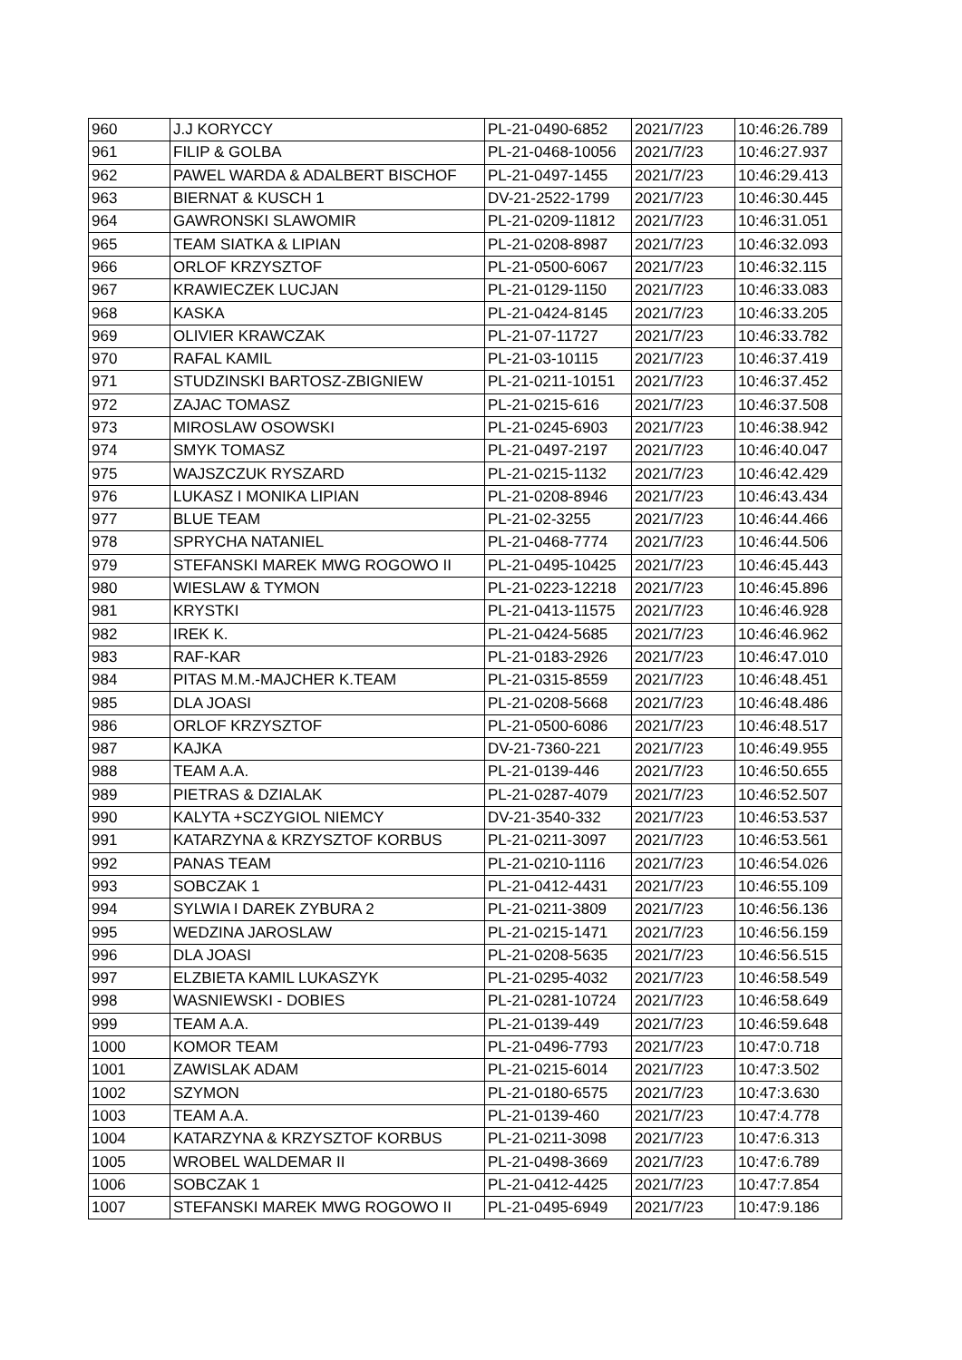| 960 | J.J KORYCCY | PL-21-0490-6852 | 2021/7/23 | 10:46:26.789 |
| 961 | FILIP & GOLBA | PL-21-0468-10056 | 2021/7/23 | 10:46:27.937 |
| 962 | PAWEL WARDA & ADALBERT BISCHOF | PL-21-0497-1455 | 2021/7/23 | 10:46:29.413 |
| 963 | BIERNAT & KUSCH 1 | DV-21-2522-1799 | 2021/7/23 | 10:46:30.445 |
| 964 | GAWRONSKI SLAWOMIR | PL-21-0209-11812 | 2021/7/23 | 10:46:31.051 |
| 965 | TEAM SIATKA & LIPIAN | PL-21-0208-8987 | 2021/7/23 | 10:46:32.093 |
| 966 | ORLOF KRZYSZTOF | PL-21-0500-6067 | 2021/7/23 | 10:46:32.115 |
| 967 | KRAWIECZEK LUCJAN | PL-21-0129-1150 | 2021/7/23 | 10:46:33.083 |
| 968 | KASKA | PL-21-0424-8145 | 2021/7/23 | 10:46:33.205 |
| 969 | OLIVIER KRAWCZAK | PL-21-07-11727 | 2021/7/23 | 10:46:33.782 |
| 970 | RAFAL KAMIL | PL-21-03-10115 | 2021/7/23 | 10:46:37.419 |
| 971 | STUDZINSKI BARTOSZ-ZBIGNIEW | PL-21-0211-10151 | 2021/7/23 | 10:46:37.452 |
| 972 | ZAJAC TOMASZ | PL-21-0215-616 | 2021/7/23 | 10:46:37.508 |
| 973 | MIROSLAW OSOWSKI | PL-21-0245-6903 | 2021/7/23 | 10:46:38.942 |
| 974 | SMYK TOMASZ | PL-21-0497-2197 | 2021/7/23 | 10:46:40.047 |
| 975 | WAJSZCZUK RYSZARD | PL-21-0215-1132 | 2021/7/23 | 10:46:42.429 |
| 976 | LUKASZ I MONIKA LIPIAN | PL-21-0208-8946 | 2021/7/23 | 10:46:43.434 |
| 977 | BLUE TEAM | PL-21-02-3255 | 2021/7/23 | 10:46:44.466 |
| 978 | SPRYCHA NATANIEL | PL-21-0468-7774 | 2021/7/23 | 10:46:44.506 |
| 979 | STEFANSKI MAREK MWG ROGOWO II | PL-21-0495-10425 | 2021/7/23 | 10:46:45.443 |
| 980 | WIESLAW & TYMON | PL-21-0223-12218 | 2021/7/23 | 10:46:45.896 |
| 981 | KRYSTKI | PL-21-0413-11575 | 2021/7/23 | 10:46:46.928 |
| 982 | IREK K. | PL-21-0424-5685 | 2021/7/23 | 10:46:46.962 |
| 983 | RAF-KAR | PL-21-0183-2926 | 2021/7/23 | 10:46:47.010 |
| 984 | PITAS M.M.-MAJCHER K.TEAM | PL-21-0315-8559 | 2021/7/23 | 10:46:48.451 |
| 985 | DLA JOASI | PL-21-0208-5668 | 2021/7/23 | 10:46:48.486 |
| 986 | ORLOF KRZYSZTOF | PL-21-0500-6086 | 2021/7/23 | 10:46:48.517 |
| 987 | KAJKA | DV-21-7360-221 | 2021/7/23 | 10:46:49.955 |
| 988 | TEAM A.A. | PL-21-0139-446 | 2021/7/23 | 10:46:50.655 |
| 989 | PIETRAS & DZIALAK | PL-21-0287-4079 | 2021/7/23 | 10:46:52.507 |
| 990 | KALYTA +SCZYGIOL NIEMCY | DV-21-3540-332 | 2021/7/23 | 10:46:53.537 |
| 991 | KATARZYNA & KRZYSZTOF KORBUS | PL-21-0211-3097 | 2021/7/23 | 10:46:53.561 |
| 992 | PANAS TEAM | PL-21-0210-1116 | 2021/7/23 | 10:46:54.026 |
| 993 | SOBCZAK 1 | PL-21-0412-4431 | 2021/7/23 | 10:46:55.109 |
| 994 | SYLWIA I DAREK ZYBURA 2 | PL-21-0211-3809 | 2021/7/23 | 10:46:56.136 |
| 995 | WEDZINA JAROSLAW | PL-21-0215-1471 | 2021/7/23 | 10:46:56.159 |
| 996 | DLA JOASI | PL-21-0208-5635 | 2021/7/23 | 10:46:56.515 |
| 997 | ELZBIETA KAMIL LUKASZYK | PL-21-0295-4032 | 2021/7/23 | 10:46:58.549 |
| 998 | WASNIEWSKI - DOBIES | PL-21-0281-10724 | 2021/7/23 | 10:46:58.649 |
| 999 | TEAM A.A. | PL-21-0139-449 | 2021/7/23 | 10:46:59.648 |
| 1000 | KOMOR TEAM | PL-21-0496-7793 | 2021/7/23 | 10:47:0.718 |
| 1001 | ZAWISLAK ADAM | PL-21-0215-6014 | 2021/7/23 | 10:47:3.502 |
| 1002 | SZYMON | PL-21-0180-6575 | 2021/7/23 | 10:47:3.630 |
| 1003 | TEAM A.A. | PL-21-0139-460 | 2021/7/23 | 10:47:4.778 |
| 1004 | KATARZYNA & KRZYSZTOF KORBUS | PL-21-0211-3098 | 2021/7/23 | 10:47:6.313 |
| 1005 | WROBEL WALDEMAR II | PL-21-0498-3669 | 2021/7/23 | 10:47:6.789 |
| 1006 | SOBCZAK 1 | PL-21-0412-4425 | 2021/7/23 | 10:47:7.854 |
| 1007 | STEFANSKI MAREK MWG ROGOWO II | PL-21-0495-6949 | 2021/7/23 | 10:47:9.186 |